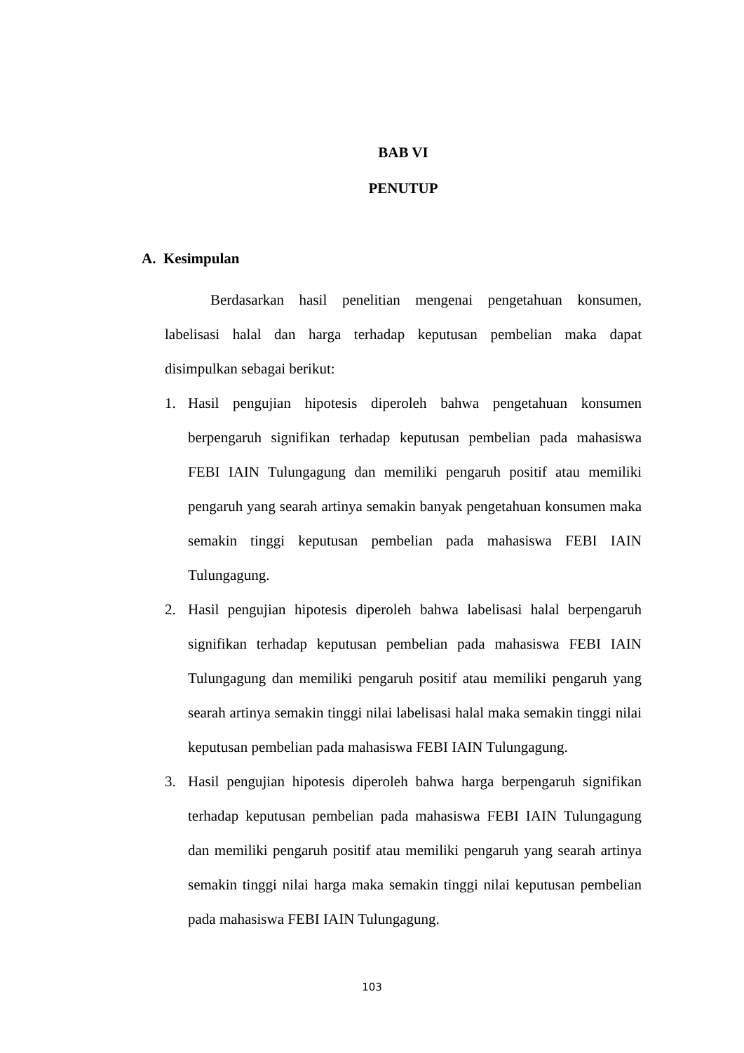BAB VI
PENUTUP
A. Kesimpulan
Berdasarkan hasil penelitian mengenai pengetahuan konsumen, labelisasi halal dan harga terhadap keputusan pembelian maka dapat disimpulkan sebagai berikut:
1. Hasil pengujian hipotesis diperoleh bahwa pengetahuan konsumen berpengaruh signifikan terhadap keputusan pembelian pada mahasiswa FEBI IAIN Tulungagung dan memiliki pengaruh positif atau memiliki pengaruh yang searah artinya semakin banyak pengetahuan konsumen maka semakin tinggi keputusan pembelian pada mahasiswa FEBI IAIN Tulungagung.
2. Hasil pengujian hipotesis diperoleh bahwa labelisasi halal berpengaruh signifikan terhadap keputusan pembelian pada mahasiswa FEBI IAIN Tulungagung dan memiliki pengaruh positif atau memiliki pengaruh yang searah artinya semakin tinggi nilai labelisasi halal maka semakin tinggi nilai keputusan pembelian pada mahasiswa FEBI IAIN Tulungagung.
3. Hasil pengujian hipotesis diperoleh bahwa harga berpengaruh signifikan terhadap keputusan pembelian pada mahasiswa FEBI IAIN Tulungagung dan memiliki pengaruh positif atau memiliki pengaruh yang searah artinya semakin tinggi nilai harga maka semakin tinggi nilai keputusan pembelian pada mahasiswa FEBI IAIN Tulungagung.
103